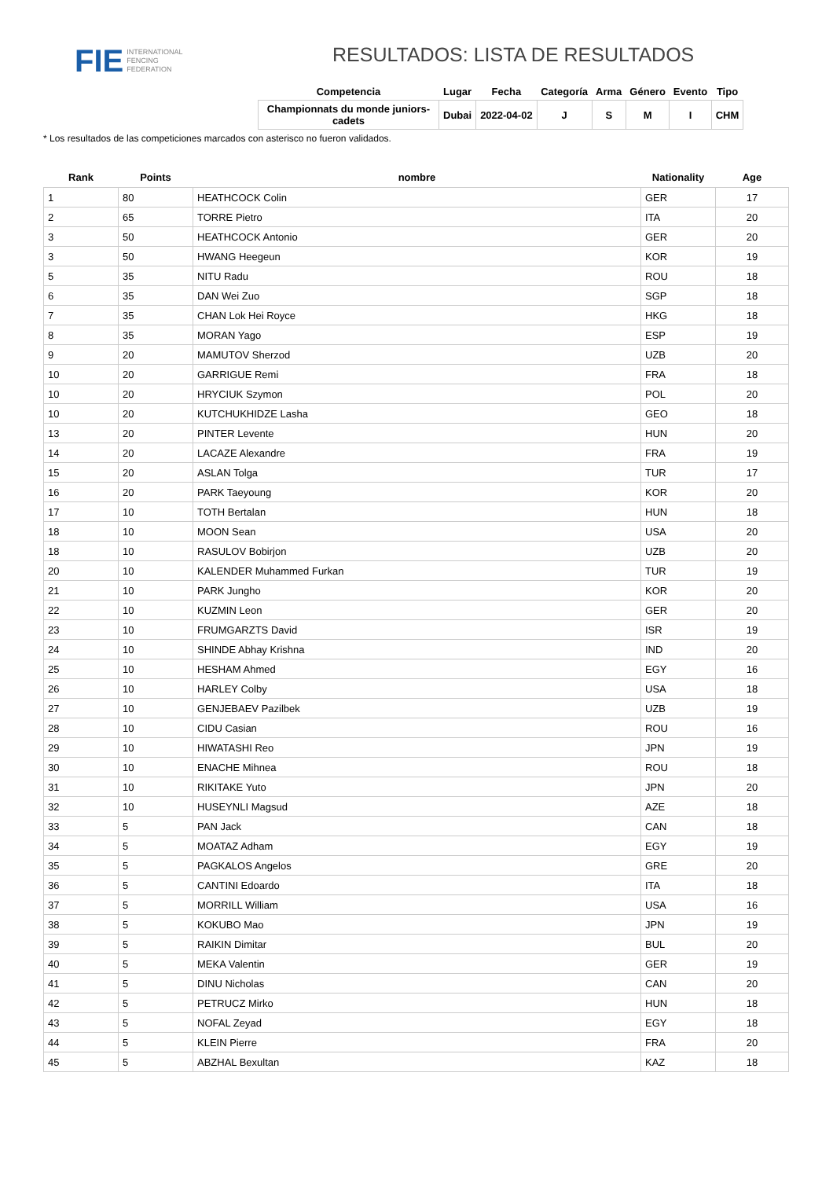FIE INTERNATIONAL
FENCING
FEDERATION
RESULTADOS: LISTA DE RESULTADOS
| Competencia | Lugar | Fecha | Categoría | Arma | Género | Evento | Tipo |
| --- | --- | --- | --- | --- | --- | --- | --- |
| Championnats du monde juniors-cadets | Dubai | 2022-04-02 | J | S | M | I | CHM |
* Los resultados de las competiciones marcados con asterisco no fueron validados.
| Rank | Points | nombre | Nationality | Age |
| --- | --- | --- | --- | --- |
| 1 | 80 | HEATHCOCK Colin | GER | 17 |
| 2 | 65 | TORRE Pietro | ITA | 20 |
| 3 | 50 | HEATHCOCK Antonio | GER | 20 |
| 3 | 50 | HWANG Heegeun | KOR | 19 |
| 5 | 35 | NITU Radu | ROU | 18 |
| 6 | 35 | DAN Wei Zuo | SGP | 18 |
| 7 | 35 | CHAN Lok Hei Royce | HKG | 18 |
| 8 | 35 | MORAN Yago | ESP | 19 |
| 9 | 20 | MAMUTOV Sherzod | UZB | 20 |
| 10 | 20 | GARRIGUE Remi | FRA | 18 |
| 10 | 20 | HRYCIUK Szymon | POL | 20 |
| 10 | 20 | KUTCHUKHIDZE Lasha | GEO | 18 |
| 13 | 20 | PINTER Levente | HUN | 20 |
| 14 | 20 | LACAZE Alexandre | FRA | 19 |
| 15 | 20 | ASLAN Tolga | TUR | 17 |
| 16 | 20 | PARK Taeyoung | KOR | 20 |
| 17 | 10 | TOTH Bertalan | HUN | 18 |
| 18 | 10 | MOON Sean | USA | 20 |
| 18 | 10 | RASULOV Bobirjon | UZB | 20 |
| 20 | 10 | KALENDER Muhammed Furkan | TUR | 19 |
| 21 | 10 | PARK Jungho | KOR | 20 |
| 22 | 10 | KUZMIN Leon | GER | 20 |
| 23 | 10 | FRUMGARZTS David | ISR | 19 |
| 24 | 10 | SHINDE Abhay Krishna | IND | 20 |
| 25 | 10 | HESHAM Ahmed | EGY | 16 |
| 26 | 10 | HARLEY Colby | USA | 18 |
| 27 | 10 | GENJEBAEV Pazilbek | UZB | 19 |
| 28 | 10 | CIDU Casian | ROU | 16 |
| 29 | 10 | HIWATASHI Reo | JPN | 19 |
| 30 | 10 | ENACHE Mihnea | ROU | 18 |
| 31 | 10 | RIKITAKE Yuto | JPN | 20 |
| 32 | 10 | HUSEYNLI Magsud | AZE | 18 |
| 33 | 5 | PAN Jack | CAN | 18 |
| 34 | 5 | MOATAZ Adham | EGY | 19 |
| 35 | 5 | PAGKALOS Angelos | GRE | 20 |
| 36 | 5 | CANTINI Edoardo | ITA | 18 |
| 37 | 5 | MORRILL William | USA | 16 |
| 38 | 5 | KOKUBO Mao | JPN | 19 |
| 39 | 5 | RAIKIN Dimitar | BUL | 20 |
| 40 | 5 | MEKA Valentin | GER | 19 |
| 41 | 5 | DINU Nicholas | CAN | 20 |
| 42 | 5 | PETRUCZ Mirko | HUN | 18 |
| 43 | 5 | NOFAL Zeyad | EGY | 18 |
| 44 | 5 | KLEIN Pierre | FRA | 20 |
| 45 | 5 | ABZHAL Bexultan | KAZ | 18 |